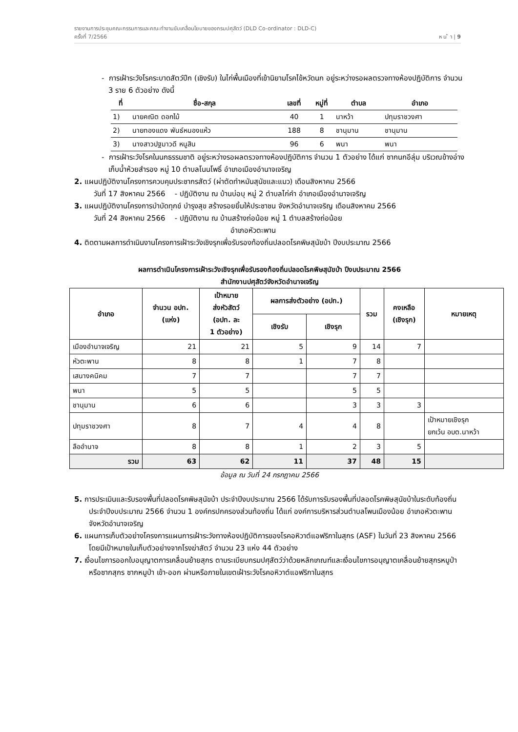รายงานการประชุมคณะกรรมการและคณะทำงานขับเคลื่อนโยบายของกรมปศุสัตว์ (DLD Co-ordinator : DLD-C)
ครั้งที่ 7/2566 ห น ้ า | 9
- การเฝ้าระวังโรคระบาดสัตว์ปีก (เชิงรับ) ในไก่พื้นเมืองที่เข้านิยามโรคไข้หวัดนก อยู่ระหว่างรอผลตรวจทางห้องปฏิบัติการ จำนวน 3 ราย 6 ตัวอย่าง ดังนี้
| ที่ | ชื่อ-สกุล | เลขที่ | หมู่ที่ | ตำบล | อำเภอ |
| --- | --- | --- | --- | --- | --- |
| 1) | นายคณิต ดอกไม้ | 40 | 1 | นาหว้า | ปทุมราชวงศา |
| 2) | นายทองแดง พันธ์หนองแห้ว | 188 | 8 | ชานุมาน | ชานุมาน |
| 3) | นางสาวปฐมาวดี หนูสิน | 96 | 6 | พนา | พนา |
- การเฝ้าระวังโรคในนกธรรมชาติ อยู่ระหว่างรอผลตรวจทางห้องปฏิบัติการ จำนวน 1 ตัวอย่าง ได้แก่ ซากนกอีลุ่ม บริเวณข้างอ่างเก็บน้ำห้วยสำรอง หมู่ 10 ตำบลโนนโพธิ์ อำเภอเมืองอำนาจเจริญ
2. แผนปฏิบัติงานโครงการควบคุมประชากรสัตว์ (ผ่าตัดทำหมันสุนัขและแมว) เดือนสิงหาคม 2566
วันที่ 17 สิงหาคม 2566 - ปฏิบัติงาน ณ บ้านบ่อบุ หมู่ 2 ตำบลไก่คำ อำเภอเมืองอำนาจเจริญ
3. แผนปฏิบัติงานโครงการบำบัดทุกข์ บำรุงสุข สร้างรอยยิ้มให้ประชาชน จังหวัดอำนาจเจริญ เดือนสิงหาคม 2566
วันที่ 24 สิงหาคม 2566 - ปฏิบัติงาน ณ บ้านสร้างถ่อน้อย หมู่ 1 ตำบลสร้างถ่อน้อย
อำเภอหัวตะพาน
4. ติดตามผลการดำเนินงานโครงการเฝ้าระวังเชิงรุกเพื่อรับรองท้องถิ่นปลอดโรคพิษสุนัขบ้า ปีงบประมาณ 2566
ผลการดำเนินโครงการเฝ้าระวังเชิงรุกเพื่อรับรองท้องถิ่นปลอดโรคพิษสุนัขบ้า ปีงบประมาณ 2566
สำนักงานปศุสัตว์จังหวัดอำนาจเจริญ
| อำเภอ | จำนวน อปท. (แห่ง) | เป้าหมาย ส่งหัวสัตว์ (อปท. ละ 1 ตัวอย่าง) | ผลการส่งตัวอย่าง (อปท.) | | รวม | คงเหลือ (เชิงรุก) | หมายเหตุ |
| --- | --- | --- | --- | --- | --- | --- | --- |
| | | | เชิงรับ | เชิงรุก | | | |
| เมืองอำนาจเจริญ | 21 | 21 | 5 | 9 | 14 | 7 | |
| หัวตะพาน | 8 | 8 | 1 | 7 | 8 | | |
| เสนางคนิคม | 7 | 7 | | 7 | 7 | | |
| พนา | 5 | 5 | | 5 | 5 | | |
| ชานุมาน | 6 | 6 | | 3 | 3 | 3 | |
| ปทุมราชวงศา | 8 | 7 | 4 | 4 | 8 | | เป้าหมายเชิงรุก ยกเว้น อบต.นาหว้า |
| ลืออำนาจ | 8 | 8 | 1 | 2 | 3 | 5 | |
| รวม | 63 | 62 | 11 | 37 | 48 | 15 | |
ข้อมูล ณ วันที่ 24 กรกฎาคม 2566
5. การประเมินและรับรองพื้นที่ปลอดโรคพิษสุนัขบ้า ประจำปีงบประมาณ 2566 ได้รับการรับรองพื้นที่ปลอดโรคพิษสุนัขบ้าในระดับท้องถิ่น ประจำปีงบประมาณ 2566 จำนวน 1 องค์กรปกครองส่วนท้องถิ่น ได้แก่ องค์การบริหารส่วนตำบลโพนเมืองน้อย อำเภอหัวตะพาน จังหวัดอำนาจเจริญ
6. แผนการเก็บตัวอย่างโครงการแผนการเฝ้าระวังทางห้องปฏิบัติการของโรคอหิวาต์แอฟริกาในสุกร (ASF) ในวันที่ 23 สิงหาคม 2566 โดยมีเป้าหมายในเก็บตัวอย่างจากโรงฆ่าสัตว์ จำนวน 23 แห่ง 44 ตัวอย่าง
7. เงื่อนไขการออกใบอนุญาตการเคลื่อนย้ายสุกร ตามระเบียบกรมปศุสัตว์ว่าด้วยหลักเกณฑ์และเงื่อนไขการอนุญาตเคลื่อนย้ายสุกรหมูป่าหรือซากสุกร ซากหมูป่า เข้า-ออก ผ่านหรือภายในเขตเฝ้าระวังโรคอหิวาต์แอฟริกาในสุกร